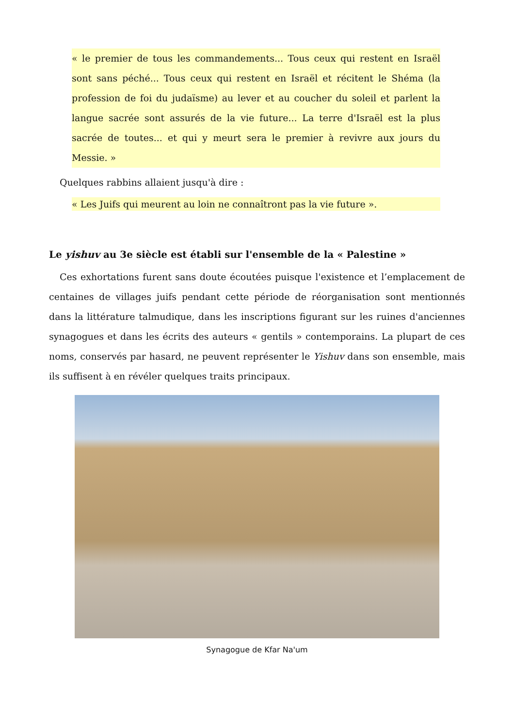« le premier de tous les commandements... Tous ceux qui restent en Israël sont sans péché... Tous ceux qui restent en Israël et récitent le Shéma (la profession de foi du judaïsme) au lever et au coucher du soleil et parlent la langue sacrée sont assurés de la vie future... La terre d'Israël est la plus sacrée de toutes... et qui y meurt sera le premier à revivre aux jours du Messie. »
Quelques rabbins allaient jusqu'à dire :
« Les Juifs qui meurent au loin ne connaîtront pas la vie future ».
Le yishuv au 3e siècle est établi sur l'ensemble de la « Palestine »
Ces exhortations furent sans doute écoutées puisque l'existence et l’emplacement de centaines de villages juifs pendant cette période de réorganisation sont mentionnés dans la littérature talmudique, dans les inscriptions figurant sur les ruines d'anciennes synagogues et dans les écrits des auteurs « gentils » contemporains. La plupart de ces noms, conservés par hasard, ne peuvent représenter le Yishuv dans son ensemble, mais ils suffisent à en révéler quelques traits principaux.
Synagogue de Kfar Na'um